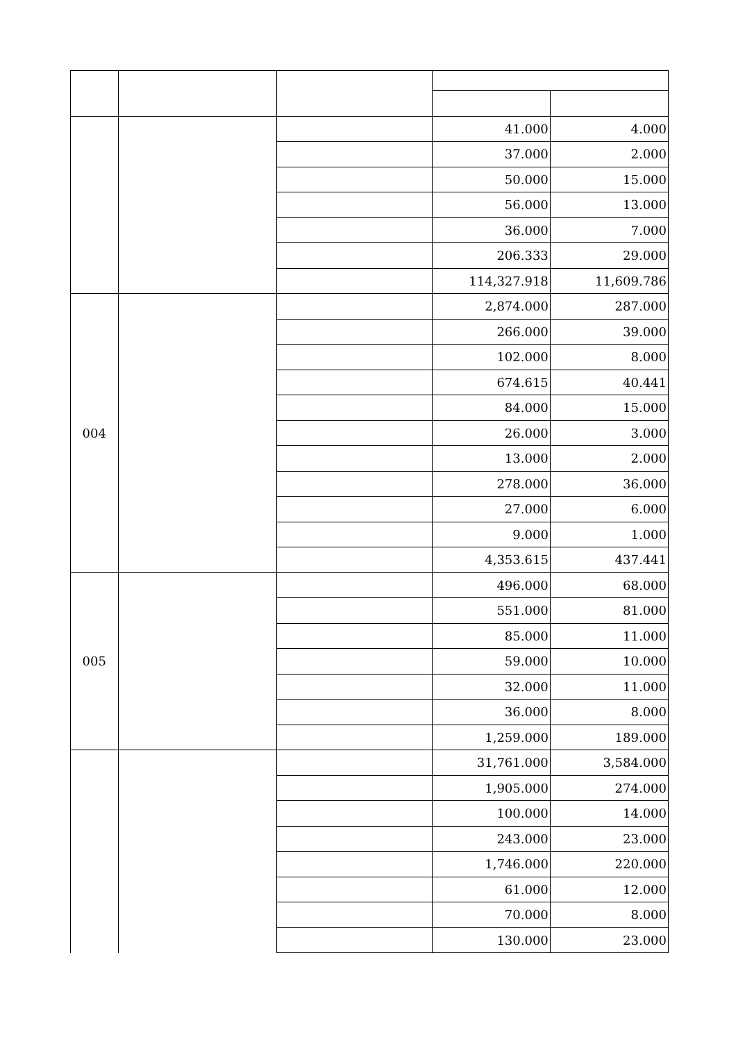| | | | 41.000 | 4.000 |
| | | | 37.000 | 2.000 |
| | | | 50.000 | 15.000 |
| | | | 56.000 | 13.000 |
| | | | 36.000 | 7.000 |
| | | | 206.333 | 29.000 |
| | | | 114,327.918 | 11,609.786 |
| 004 | | | 2,874.000 | 287.000 |
| | | | 266.000 | 39.000 |
| | | | 102.000 | 8.000 |
| | | | 674.615 | 40.441 |
| | | | 84.000 | 15.000 |
| | | | 26.000 | 3.000 |
| | | | 13.000 | 2.000 |
| | | | 278.000 | 36.000 |
| | | | 27.000 | 6.000 |
| | | | 9.000 | 1.000 |
| | | | 4,353.615 | 437.441 |
| 005 | | | 496.000 | 68.000 |
| | | | 551.000 | 81.000 |
| | | | 85.000 | 11.000 |
| | | | 59.000 | 10.000 |
| | | | 32.000 | 11.000 |
| | | | 36.000 | 8.000 |
| | | | 1,259.000 | 189.000 |
| | | | 31,761.000 | 3,584.000 |
| | | | 1,905.000 | 274.000 |
| | | | 100.000 | 14.000 |
| | | | 243.000 | 23.000 |
| | | | 1,746.000 | 220.000 |
| | | | 61.000 | 12.000 |
| | | | 70.000 | 8.000 |
| | | | 130.000 | 23.000 |